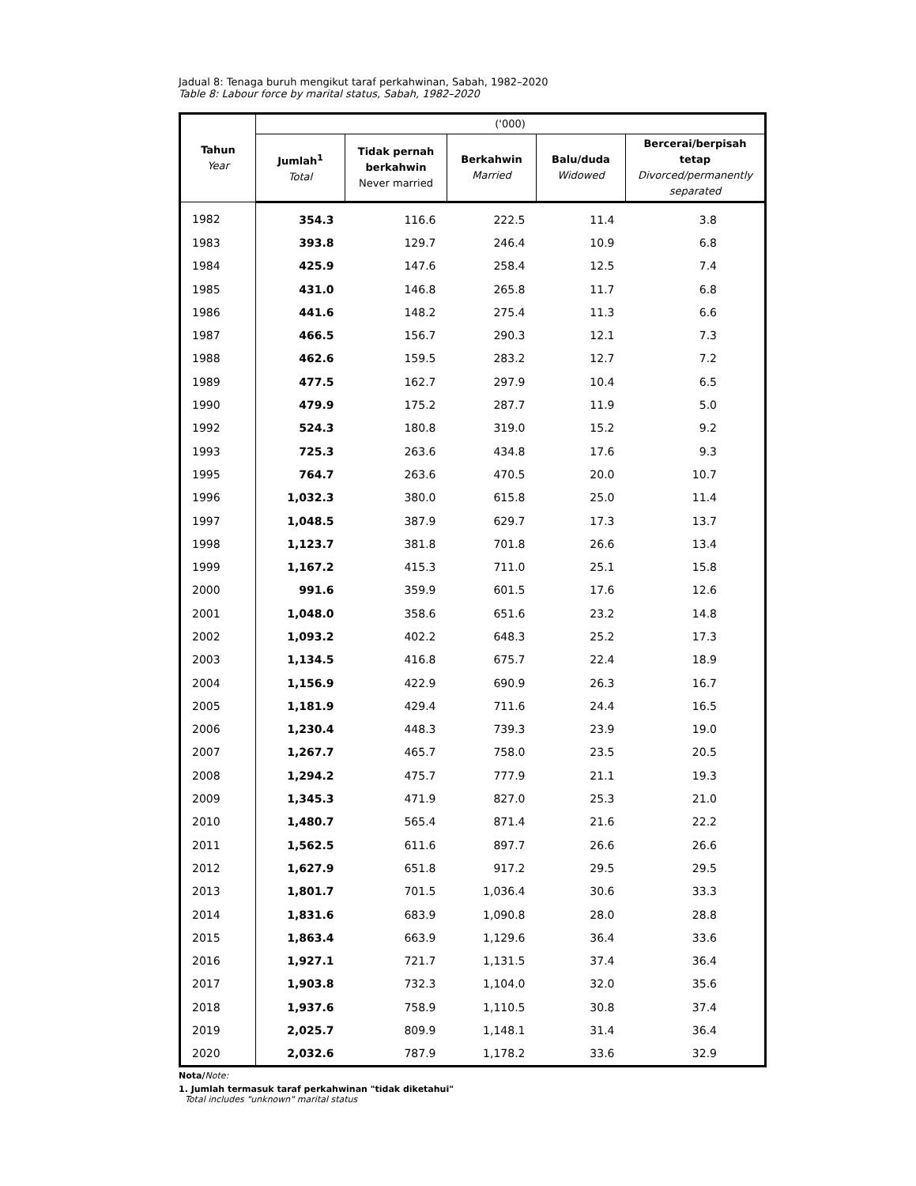Jadual 8: Tenaga buruh mengikut taraf perkahwinan, Sabah, 1982–2020
Table 8: Labour force by marital status, Sabah, 1982–2020
| Tahun Year | ('000) | | | | |
| --- | --- | --- | --- | --- | --- |
| | Jumlah<sup>1</sup> Total | Tidak pernah berkahwin Never married | Berkahwin Married | Balu/duda Widowed | Bercerai/berpisah tetap Divorced/permanently separated |
| 1982 | 354.3 | 116.6 | 222.5 | 11.4 | 3.8 |
| 1983 | 393.8 | 129.7 | 246.4 | 10.9 | 6.8 |
| 1984 | 425.9 | 147.6 | 258.4 | 12.5 | 7.4 |
| 1985 | 431.0 | 146.8 | 265.8 | 11.7 | 6.8 |
| 1986 | 441.6 | 148.2 | 275.4 | 11.3 | 6.6 |
| 1987 | 466.5 | 156.7 | 290.3 | 12.1 | 7.3 |
| 1988 | 462.6 | 159.5 | 283.2 | 12.7 | 7.2 |
| 1989 | 477.5 | 162.7 | 297.9 | 10.4 | 6.5 |
| 1990 | 479.9 | 175.2 | 287.7 | 11.9 | 5.0 |
| 1992 | 524.3 | 180.8 | 319.0 | 15.2 | 9.2 |
| 1993 | 725.3 | 263.6 | 434.8 | 17.6 | 9.3 |
| 1995 | 764.7 | 263.6 | 470.5 | 20.0 | 10.7 |
| 1996 | 1,032.3 | 380.0 | 615.8 | 25.0 | 11.4 |
| 1997 | 1,048.5 | 387.9 | 629.7 | 17.3 | 13.7 |
| 1998 | 1,123.7 | 381.8 | 701.8 | 26.6 | 13.4 |
| 1999 | 1,167.2 | 415.3 | 711.0 | 25.1 | 15.8 |
| 2000 | 991.6 | 359.9 | 601.5 | 17.6 | 12.6 |
| 2001 | 1,048.0 | 358.6 | 651.6 | 23.2 | 14.8 |
| 2002 | 1,093.2 | 402.2 | 648.3 | 25.2 | 17.3 |
| 2003 | 1,134.5 | 416.8 | 675.7 | 22.4 | 18.9 |
| 2004 | 1,156.9 | 422.9 | 690.9 | 26.3 | 16.7 |
| 2005 | 1,181.9 | 429.4 | 711.6 | 24.4 | 16.5 |
| 2006 | 1,230.4 | 448.3 | 739.3 | 23.9 | 19.0 |
| 2007 | 1,267.7 | 465.7 | 758.0 | 23.5 | 20.5 |
| 2008 | 1,294.2 | 475.7 | 777.9 | 21.1 | 19.3 |
| 2009 | 1,345.3 | 471.9 | 827.0 | 25.3 | 21.0 |
| 2010 | 1,480.7 | 565.4 | 871.4 | 21.6 | 22.2 |
| 2011 | 1,562.5 | 611.6 | 897.7 | 26.6 | 26.6 |
| 2012 | 1,627.9 | 651.8 | 917.2 | 29.5 | 29.5 |
| 2013 | 1,801.7 | 701.5 | 1,036.4 | 30.6 | 33.3 |
| 2014 | 1,831.6 | 683.9 | 1,090.8 | 28.0 | 28.8 |
| 2015 | 1,863.4 | 663.9 | 1,129.6 | 36.4 | 33.6 |
| 2016 | 1,927.1 | 721.7 | 1,131.5 | 37.4 | 36.4 |
| 2017 | 1,903.8 | 732.3 | 1,104.0 | 32.0 | 35.6 |
| 2018 | 1,937.6 | 758.9 | 1,110.5 | 30.8 | 37.4 |
| 2019 | 2,025.7 | 809.9 | 1,148.1 | 31.4 | 36.4 |
| 2020 | 2,032.6 | 787.9 | 1,178.2 | 33.6 | 32.9 |
Nota/Note:
1. Jumlah termasuk taraf perkahwinan "tidak diketahui"
Total includes "unknown" marital status